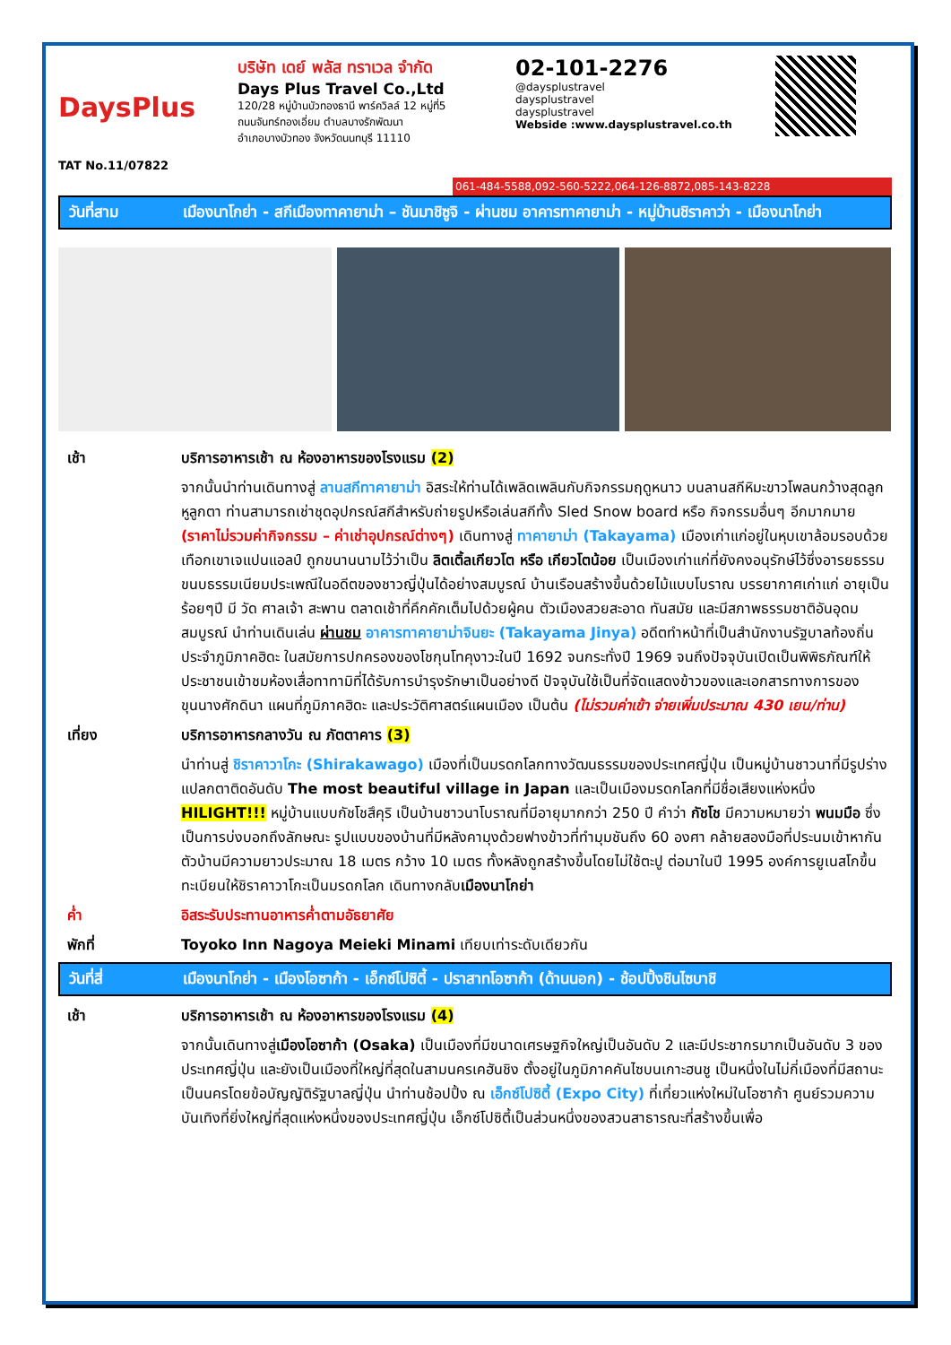DaysPlus
TAT No.11/07822
บริษัท เดย์ พลัส ทราเวล จำกัด
Days Plus Travel Co.,Ltd
120/28 หมู่บ้านบัวทองธานี พาร์ควิลล์ 12 หมู่ที่5
ถนนจันทร์ทองเอี่ยม ตำบลบางรักพัฒนา
อำเภอบางบัวทอง จังหวัดนนทบุรี 11110
02-101-2276
@daysplustravel
daysplustravel
daysplustravel
Webside :www.daysplustravel.co.th
061-484-5588,092-560-5222,064-126-8872,085-143-8228
วันที่สาม เมืองนาโกย่า - สกีเมืองทาคายาม่า – ชันมาชิซูจิ - ผ่านชม อาคารทาคายาม่า - หมู่บ้านชิราคาว่า - เมืองนาโกย่า
เช้า บริการอาหารเช้า ณ ห้องอาหารของโรงแรม (2)
จากนั้นนำท่านเดินทางสู่ ลานสกีทาคายาม่า อิสระให้ท่านได้เพลิดเพลินกับกิจกรรมฤดูหนาว บนลานสกีหิมะขาวโพลนกว้างสุดลูกหูลูกตา ท่านสามารถเช่าชุดอุปกรณ์สกีสำหรับถ่ายรูปหรือเล่นสกีทั้ง Sled Snow board หรือ กิจกรรมอื่นๆ อีกมากมาย (ราคาไม่รวมค่ากิจกรรม – ค่าเช่าอุปกรณ์ต่างๆ) เดินทางสู่ ทาคายาม่า (Takayama) เมืองเก่าแก่อยู่ในหุบเขาล้อมรอบด้วยเทือกเขาเจแปนแอลป์ ถูกขนานนามไว้ว่าเป็น ลิตเติ้ลเกียวโต หรือ เกียวโตน้อย เป็นเมืองเก่าแก่ที่ยังคงอนุรักษ์ไว้ซึ่งอารยธรรม ขนบธรรมเนียมประเพณีในอดีตของชาวญี่ปุ่นได้อย่างสมบูรณ์ บ้านเรือนสร้างขึ้นด้วยไม้แบบโบราณ บรรยากาศเก่าแก่ อายุเป็นร้อยๆปี มี วัด ศาลเจ้า สะพาน ตลาดเช้าที่คึกคักเต็มไปด้วยผู้คน ตัวเมืองสวยสะอาด ทันสมัย และมีสภาพธรรมชาติอันอุดมสมบูรณ์ นำท่านเดินเล่น ผ่านชม อาคารทาคายาม่าจินยะ (Takayama Jinya) อดีตทำหน้าที่เป็นสำนักงานรัฐบาลท้องถิ่นประจำภูมิภาคฮิดะ ในสมัยการปกครองของโชกุนโทคุงาวะในปี 1692 จนกระทั่งปี 1969 จนถึงปัจจุบันเปิดเป็นพิพิธภัณฑ์ให้ประชาชนเข้าชมห้องเสื่อทาทามิที่ได้รับการบำรุงรักษาเป็นอย่างดี ปัจจุบันใช้เป็นที่จัดแสดงข้าวของและเอกสารทางการของขุนนางศักดินา แผนที่ภูมิภาคฮิดะ และประวัติศาสตร์แผนเมือง เป็นต้น (ไม่รวมค่าเข้า จ่ายเพิ่มประมาณ 430 เยน/ท่าน)
เที่ยง บริการอาหารกลางวัน ณ ภัตตาคาร (3)
นำท่านสู่ ชิราคาวาโกะ (Shirakawago) เมืองที่เป็นมรดกโลกทางวัฒนธรรมของประเทศญี่ปุ่น เป็นหมู่บ้านชาวนาที่มีรูปร่างแปลกตาติดอันดับ The most beautiful village in Japan และเป็นเมืองมรดกโลกที่มีชื่อเสียงแห่งหนึ่ง HILIGHT!!! หมู่บ้านแบบกัชโชสึคุริ เป็นบ้านชาวนาโบราณที่มีอายุมากกว่า 250 ปี คำว่า กัชโช มีความหมายว่า พนมมือ ซึ่งเป็นการบ่งบอกถึงลักษณะ รูปแบบของบ้านที่มีหลังคามุงด้วยฟางข้าวที่ทำมุมชันถึง 60 องศา คล้ายสองมือที่ประนมเข้าหากัน ตัวบ้านมีความยาวประมาณ 18 เมตร กว้าง 10 เมตร ทั้งหลังถูกสร้างขึ้นโดยไม่ใช้ตะปู ต่อมาในปี 1995 องค์การยูเนสโกขึ้นทะเบียนให้ชิราคาวาโกะเป็นมรดกโลก เดินทางกลับเมืองนาโกย่า
ค่ำ อิสระรับประทานอาหารค่ำตามอัธยาศัย
พักที่ Toyoko Inn Nagoya Meieki Minami เทียบเท่าระดับเดียวกัน
วันที่สี่ เมืองนาโกย่า - เมืองโอซาก้า - เอ็กซ์โปซิตี้ - ปราสาทโอซาก้า (ด้านนอก) - ช้อปปิ้งชินไซบาชิ
เช้า บริการอาหารเช้า ณ ห้องอาหารของโรงแรม (4)
จากนั้นเดินทางสู่เมืองโอซาก้า (Osaka) เป็นเมืองที่มีขนาดเศรษฐกิจใหญ่เป็นอันดับ 2 และมีประชากรมากเป็นอันดับ 3 ของประเทศญี่ปุ่น และยังเป็นเมืองที่ใหญ่ที่สุดในสามนครเคฮันชิง ตั้งอยู่ในภูมิภาคคันไซบนเกาะฮนชู เป็นหนึ่งในไม่กี่เมืองที่มีสถานะเป็นนครโดยข้อบัญญัติรัฐบาลญี่ปุ่น นำท่านช้อปปิ้ง ณ เอ็กซ์โปซิตี้ (Expo City) ที่เที่ยวแห่งใหม่ในโอซาก้า ศูนย์รวมความบันเทิงที่ยิ่งใหญ่ที่สุดแห่งหนึ่งของประเทศญี่ปุ่น เอ็กซ์โปซิตี้เป็นส่วนหนึ่งของสวนสาธารณะที่สร้างขึ้นเพื่อ